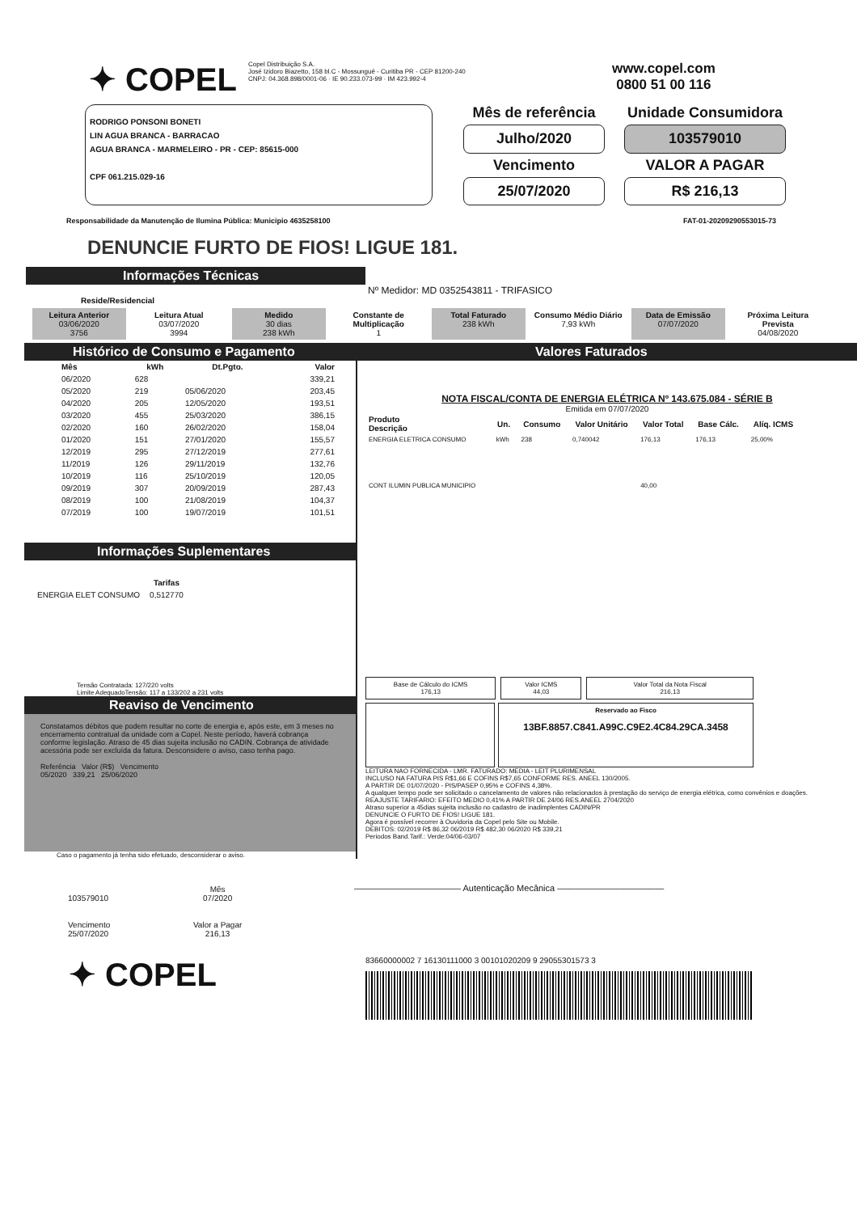✦ COPEL
Copel Distribuição S.A.
José Izidoro Biazetto, 158 bl.C - Mossunguê - Curitiba PR - CEP 81200-240
CNPJ: 04.368.898/0001-06 · IE 90.233.073-99 · IM 423.992-4
www.copel.com
0800 51 00 116
RODRIGO PONSONI BONETI
LIN AGUA BRANCA - BARRACAO
AGUA BRANCA - MARMELEIRO - PR - CEP: 85615-000
CPF 061.215.029-16
Mês de referência
Unidade Consumidora
Julho/2020
103579010
Vencimento
VALOR A PAGAR
25/07/2020
R$ 216,13
Responsabilidade da Manutenção de Ilumina Pública: Municipio 4635258100 FAT-01-20209290553015-73
DENUNCIE FURTO DE FIOS! LIGUE 181.
Informações Técnicas
Nº Medidor: MD 0352543811 - TRIFASICO
Reside/Residencial
Leitura Anterior
03/06/2020
3756
Leitura Atual
03/07/2020
3994
Medido
30 dias
238 kWh
Constante de Multiplicação
1
Total Faturado
238 kWh
Consumo Médio Diário
7,93 kWh
Data de Emissão
07/07/2020
Próxima Leitura Prevista
04/08/2020
Histórico de Consumo e Pagamento
| Mês | kWh | Dt.Pgto. | Valor |
| --- | --- | --- | --- |
| 06/2020 | 628 | | 339,21 |
| 05/2020 | 219 | 05/06/2020 | 203,45 |
| 04/2020 | 205 | 12/05/2020 | 193,51 |
| 03/2020 | 455 | 25/03/2020 | 386,15 |
| 02/2020 | 160 | 26/02/2020 | 158,04 |
| 01/2020 | 151 | 27/01/2020 | 155,57 |
| 12/2019 | 295 | 27/12/2019 | 277,61 |
| 11/2019 | 126 | 29/11/2019 | 132,76 |
| 10/2019 | 116 | 25/10/2019 | 120,05 |
| 09/2019 | 307 | 20/09/2019 | 287,43 |
| 08/2019 | 100 | 21/08/2019 | 104,37 |
| 07/2019 | 100 | 19/07/2019 | 101,51 |
Informações Suplementares
| | Tarifas |
| ENERGIA ELET CONSUMO | 0,512770 |
Tensão Contratada: 127/220 volts
Limite AdequadoTensão: 117 a 133/202 a 231 volts
Reaviso de Vencimento
Constatamos débitos que podem resultar no corte de energia e, após este, em 3 meses no encerramento contratual da unidade com a Copel. Neste período, haverá cobrança conforme legislação. Atraso de 45 dias sujeita inclusão no CADIN. Cobrança de atividade acessória pode ser excluída da fatura. Desconsidere o aviso, caso tenha pago.
Referência Valor (R$) Vencimento
05/2020 339,21 25/06/2020
Caso o pagamento já tenha sido efetuado, desconsiderar o aviso.
Valores Faturados
NOTA FISCAL/CONTA DE ENERGIA ELÉTRICA Nº 143.675.084 - SÉRIE B
Emitida em 07/07/2020
| Produto Descrição | Un. | Consumo | Valor Unitário | Valor Total | Base Cálc. | Alíq. ICMS |
| --- | --- | --- | --- | --- | --- | --- |
| ENERGIA ELETRICA CONSUMO | kWh | 238 | 0,740042 | 176,13 | 176,13 | 25,00% |
| CONT ILUMIN PUBLICA MUNICIPIO | | | | 40,00 | | |
Base de Cálculo do ICMS
176,13
Valor ICMS
44,03
Valor Total da Nota Fiscal
216,13
Reservado ao Fisco
13BF.8857.C841.A99C.C9E2.4C84.29CA.3458
LEITURA NAO FORNECIDA - LMR. FATURADO: MEDIA - LEIT PLURIMENSAL
INCLUSO NA FATURA PIS R$1,66 E COFINS R$7,65 CONFORME RES. ANEEL 130/2005.
A PARTIR DE 01/07/2020 - PIS/PASEP 0,95% e COFINS 4,38%.
A qualquer tempo pode ser solicitado o cancelamento de valores não relacionados à prestação do serviço de energia elétrica, como convênios e doações.
REAJUSTE TARIFARIO: EFEITO MEDIO 0,41% A PARTIR DE 24/06 RES.ANEEL 2704/2020
Atraso superior a 45dias sujeita inclusão no cadastro de inadimplentes CADIN/PR
DENUNCIE O FURTO DE FIOS! LIGUE 181.
Agora é possível recorrer à Ouvidoria da Copel pelo Site ou Mobile.
DEBITOS: 02/2019 R$ 86,32 06/2019 R$ 482,30 06/2020 R$ 339,21
Periodos Band.Tarif.: Verde:04/06-03/07
| 103579010 | Mês 07/2020 |
| Vencimento 25/07/2020 | Valor a Pagar 216,13 |
———————————— Autenticação Mecânica ————————————
✦ COPEL
83660000002 7 16130111000 3 00101020209 9 29055301573 3